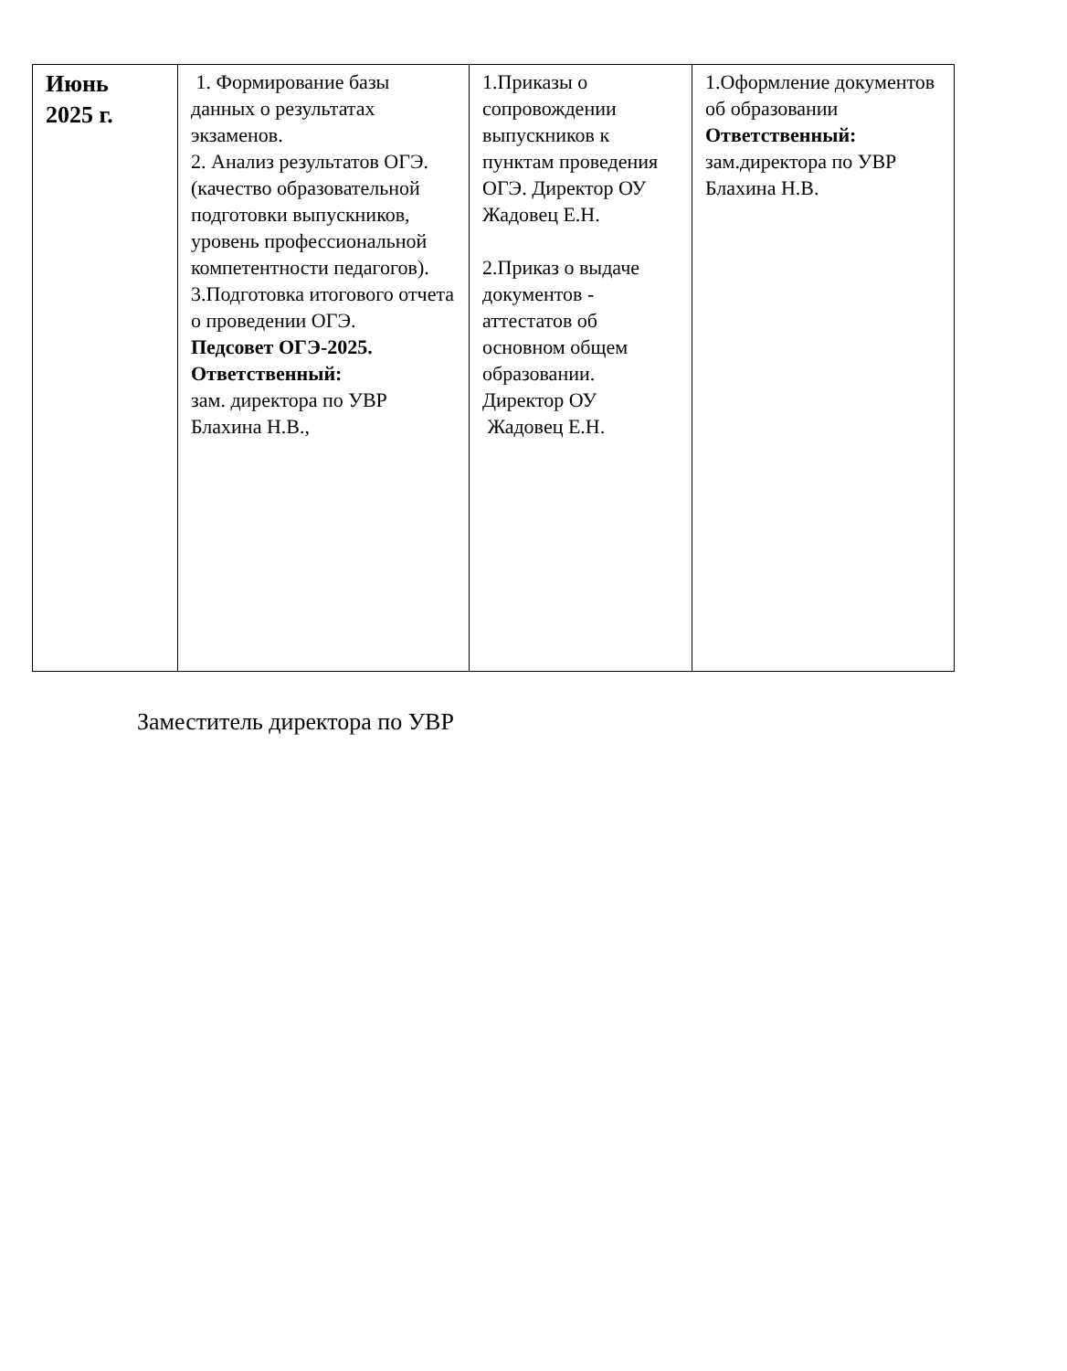| Июнь 2025 г. | 1. Формирование базы данных о результатах экзаменов. 2. Анализ результатов ОГЭ. (качество образовательной подготовки выпускников, уровень профессиональной компетентности педагогов). 3.Подготовка итогового отчета о проведении ОГЭ. Педсовет ОГЭ-2025. Ответственный: зам. директора по УВР Блахина Н.В., | 1.Приказы о сопровождении выпускников к пунктам проведения ОГЭ. Директор ОУ Жадовец Е.Н. 2.Приказ о выдаче документов - аттестатов об основном общем образовании. Директор ОУ Жадовец Е.Н. | 1.Оформление документов об образовании Ответственный: зам.директора по УВР Блахина Н.В. |
Заместитель директора по УВР